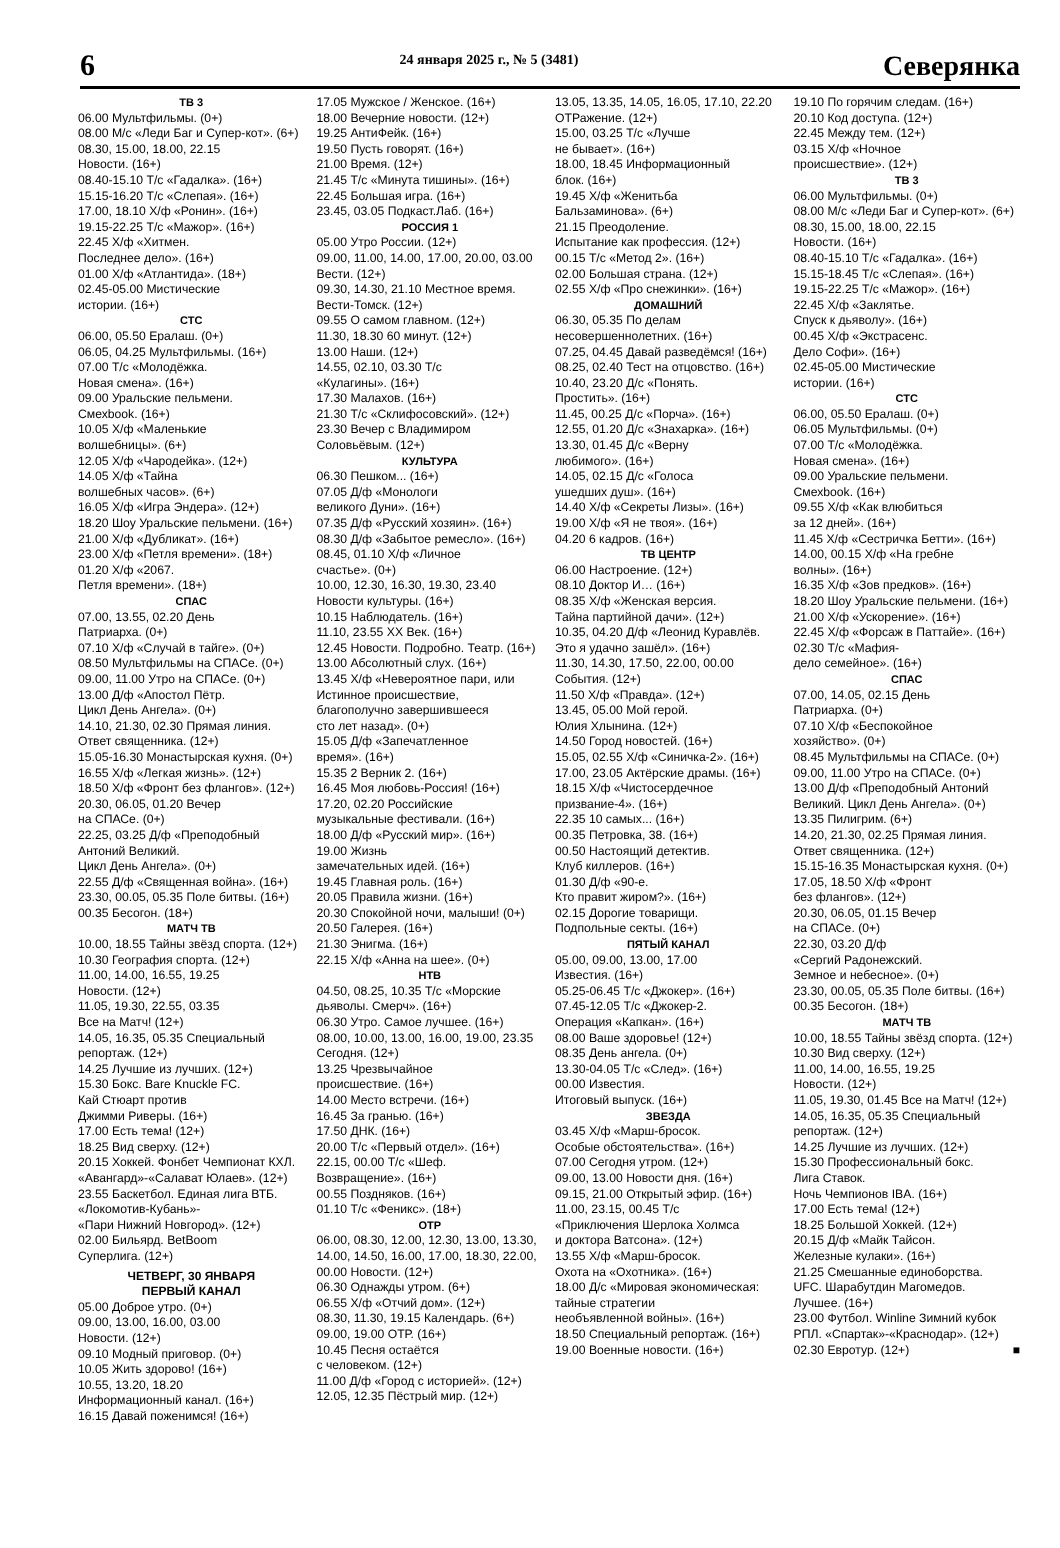6
24 января 2025 г., № 5 (3481)
Северянка
ТВ 3
06.00 Мультфильмы. (0+)
08.00 М/с «Леди Баг и Супер-кот». (6+)
08.30, 15.00, 18.00, 22.15
Новости. (16+)
08.40-15.10 Т/с «Гадалка». (16+)
15.15-16.20 Т/с «Слепая». (16+)
17.00, 18.10 Х/ф «Ронин». (16+)
19.15-22.25 Т/с «Мажор». (16+)
22.45 Х/ф «Хитмен.
Последнее дело». (16+)
01.00 Х/ф «Атлантида». (18+)
02.45-05.00 Мистические
истории. (16+)
СТС
06.00, 05.50 Ералаш. (0+)
06.05, 04.25 Мультфильмы. (16+)
07.00 Т/с «Молодёжка.
Новая смена». (16+)
09.00 Уральские пельмени.
Смехbook. (16+)
10.05 Х/ф «Маленькие
волшебницы». (6+)
12.05 Х/ф «Чародейка». (12+)
14.05 Х/ф «Тайна
волшебных часов». (6+)
16.05 Х/ф «Игра Эндера». (12+)
18.20 Шоу Уральские пельмени. (16+)
21.00 Х/ф «Дубликат». (16+)
23.00 Х/ф «Петля времени». (18+)
01.20 Х/ф «2067.
Петля времени». (18+)
СПАС
07.00, 13.55, 02.20 День
Патриарха. (0+)
07.10 Х/ф «Случай в тайге». (0+)
08.50 Мультфильмы на СПАСе. (0+)
09.00, 11.00 Утро на СПАСе. (0+)
13.00 Д/ф «Апостол Пётр.
Цикл День Ангела». (0+)
14.10, 21.30, 02.30 Прямая линия.
Ответ священника. (12+)
15.05-16.30 Монастырская кухня. (0+)
16.55 Х/ф «Легкая жизнь». (12+)
18.50 Х/ф «Фронт без флангов». (12+)
20.30, 06.05, 01.20 Вечер
на СПАСе. (0+)
22.25, 03.25 Д/ф «Преподобный
Антоний Великий.
Цикл День Ангела». (0+)
22.55 Д/ф «Священная война». (16+)
23.30, 00.05, 05.35 Поле битвы. (16+)
00.35 Бесогон. (18+)
МАТЧ ТВ
10.00, 18.55 Тайны звёзд спорта. (12+)
10.30 География спорта. (12+)
11.00, 14.00, 16.55, 19.25
Новости. (12+)
11.05, 19.30, 22.55, 03.35
Все на Матч! (12+)
14.05, 16.35, 05.35 Специальный
репортаж. (12+)
14.25 Лучшие из лучших. (12+)
15.30 Бокс. Bare Knuckle FC.
Кай Стюарт против
Джимми Риверы. (16+)
17.00 Есть тема! (12+)
18.25 Вид сверху. (12+)
20.15 Хоккей. Фонбет Чемпионат КХЛ.
«Авангард»-«Салават Юлаев». (12+)
23.55 Баскетбол. Единая лига ВТБ.
«Локомотив-Кубань»-
«Пари Нижний Новгород». (12+)
02.00 Бильярд. BetBoom
Суперлига. (12+)
ЧЕТВЕРГ, 30 ЯНВАРЯ
ПЕРВЫЙ КАНАЛ
05.00 Доброе утро. (0+)
09.00, 13.00, 16.00, 03.00
Новости. (12+)
09.10 Модный приговор. (0+)
10.05 Жить здорово! (16+)
10.55, 13.20, 18.20
Информационный канал. (16+)
16.15 Давай поженимся! (16+)
17.05 Мужское / Женское. (16+)
18.00 Вечерние новости. (12+)
19.25 АнтиФейк. (16+)
19.50 Пусть говорят. (16+)
21.00 Время. (12+)
21.45 Т/с «Минута тишины». (16+)
22.45 Большая игра. (16+)
23.45, 03.05 Подкаст.Лаб. (16+)
РОССИЯ 1
05.00 Утро России. (12+)
09.00, 11.00, 14.00, 17.00, 20.00, 03.00
Вести. (12+)
09.30, 14.30, 21.10 Местное время.
Вести-Томск. (12+)
09.55 О самом главном. (12+)
11.30, 18.30 60 минут. (12+)
13.00 Наши. (12+)
14.55, 02.10, 03.30 Т/с
«Кулагины». (16+)
17.30 Малахов. (16+)
21.30 Т/с «Склифосовский». (12+)
23.30 Вечер с Владимиром
Соловьёвым. (12+)
КУЛЬТУРА
06.30 Пешком... (16+)
07.05 Д/ф «Монологи
великого Дуни». (16+)
07.35 Д/ф «Русский хозяин». (16+)
08.30 Д/ф «Забытое ремесло». (16+)
08.45, 01.10 Х/ф «Личное
счастье». (0+)
10.00, 12.30, 16.30, 19.30, 23.40
Новости культуры. (16+)
10.15 Наблюдатель. (16+)
11.10, 23.55 ХХ Век. (16+)
12.45 Новости. Подробно. Театр. (16+)
13.00 Абсолютный слух. (16+)
13.45 Х/ф «Невероятное пари, или
Истинное происшествие,
благополучно завершившееся
сто лет назад». (0+)
15.05 Д/ф «Запечатленное
время». (16+)
15.35 2 Верник 2. (16+)
16.45 Моя любовь-Россия! (16+)
17.20, 02.20 Российские
музыкальные фестивали. (16+)
18.00 Д/ф «Русский мир». (16+)
19.00 Жизнь
замечательных идей. (16+)
19.45 Главная роль. (16+)
20.05 Правила жизни. (16+)
20.30 Спокойной ночи, малыши! (0+)
20.50 Галерея. (16+)
21.30 Энигма. (16+)
22.15 Х/ф «Анна на шее». (0+)
НТВ
04.50, 08.25, 10.35 Т/с «Морские
дьяволы. Смерч». (16+)
06.30 Утро. Самое лучшее. (16+)
08.00, 10.00, 13.00, 16.00, 19.00, 23.35
Сегодня. (12+)
13.25 Чрезвычайное
происшествие. (16+)
14.00 Место встречи. (16+)
16.45 За гранью. (16+)
17.50 ДНК. (16+)
20.00 Т/с «Первый отдел». (16+)
22.15, 00.00 Т/с «Шеф.
Возвращение». (16+)
00.55 Поздняков. (16+)
01.10 Т/с «Феникс». (18+)
ОТР
06.00, 08.30, 12.00, 12.30, 13.00, 13.30,
14.00, 14.50, 16.00, 17.00, 18.30, 22.00,
00.00 Новости. (12+)
06.30 Однажды утром. (6+)
06.55 Х/ф «Отчий дом». (12+)
08.30, 11.30, 19.15 Календарь. (6+)
09.00, 19.00 ОТР. (16+)
10.45 Песня остаётся
с человеком. (12+)
11.00 Д/ф «Город с историей». (12+)
12.05, 12.35 Пёстрый мир. (12+)
13.05, 13.35, 14.05, 16.05, 17.10, 22.20
ОТРажение. (12+)
15.00, 03.25 Т/с «Лучше
не бывает». (16+)
18.00, 18.45 Информационный
блок. (16+)
19.45 Х/ф «Женитьба
Бальзаминова». (6+)
21.15 Преодоление.
Испытание как профессия. (12+)
00.15 Т/с «Метод 2». (16+)
02.00 Большая страна. (12+)
02.55 Х/ф «Про снежинки». (16+)
ДОМАШНИЙ
06.30, 05.35 По делам
несовершеннолетних. (16+)
07.25, 04.45 Давай разведёмся! (16+)
08.25, 02.40 Тест на отцовство. (16+)
10.40, 23.20 Д/с «Понять.
Простить». (16+)
11.45, 00.25 Д/с «Порча». (16+)
12.55, 01.20 Д/с «Знахарка». (16+)
13.30, 01.45 Д/с «Верну
любимого». (16+)
14.05, 02.15 Д/с «Голоса
ушедших душ». (16+)
14.40 Х/ф «Секреты Лизы». (16+)
19.00 Х/ф «Я не твоя». (16+)
04.20 6 кадров. (16+)
ТВ ЦЕНТР
06.00 Настроение. (12+)
08.10 Доктор И… (16+)
08.35 Х/ф «Женская версия.
Тайна партийной дачи». (12+)
10.35, 04.20 Д/ф «Леонид Куравлёв.
Это я удачно зашёл». (16+)
11.30, 14.30, 17.50, 22.00, 00.00
События. (12+)
11.50 Х/ф «Правда». (12+)
13.45, 05.00 Мой герой.
Юлия Хлынина. (12+)
14.50 Город новостей. (16+)
15.05, 02.55 Х/ф «Синичка-2». (16+)
17.00, 23.05 Актёрские драмы. (16+)
18.15 Х/ф «Чистосердечное
призвание-4». (16+)
22.35 10 самых... (16+)
00.35 Петровка, 38. (16+)
00.50 Настоящий детектив.
Клуб киллеров. (16+)
01.30 Д/ф «90-е.
Кто правит жиром?». (16+)
02.15 Дорогие товарищи.
Подпольные секты. (16+)
ПЯТЫЙ КАНАЛ
05.00, 09.00, 13.00, 17.00
Известия. (16+)
05.25-06.45 Т/с «Джокер». (16+)
07.45-12.05 Т/с «Джокер-2.
Операция «Капкан». (16+)
08.00 Ваше здоровье! (12+)
08.35 День ангела. (0+)
13.30-04.05 Т/с «След». (16+)
00.00 Известия.
Итоговый выпуск. (16+)
ЗВЕЗДА
03.45 Х/ф «Марш-бросок.
Особые обстоятельства». (16+)
07.00 Сегодня утром. (12+)
09.00, 13.00 Новости дня. (16+)
09.15, 21.00 Открытый эфир. (16+)
11.00, 23.15, 00.45 Т/с
«Приключения Шерлока Холмса
и доктора Ватсона». (12+)
13.55 Х/ф «Марш-бросок.
Охота на «Охотника». (16+)
18.00 Д/с «Мировая экономическая:
тайные стратегии
необъявленной войны». (16+)
18.50 Специальный репортаж. (16+)
19.00 Военные новости. (16+)
19.10 По горячим следам. (16+)
20.10 Код доступа. (12+)
22.45 Между тем. (12+)
03.15 Х/ф «Ночное
происшествие». (12+)
ТВ 3
06.00 Мультфильмы. (0+)
08.00 М/с «Леди Баг и Супер-кот». (6+)
08.30, 15.00, 18.00, 22.15
Новости. (16+)
08.40-15.10 Т/с «Гадалка». (16+)
15.15-18.45 Т/с «Слепая». (16+)
19.15-22.25 Т/с «Мажор». (16+)
22.45 Х/ф «Заклятье.
Спуск к дьяволу». (16+)
00.45 Х/ф «Экстрасенс.
Дело Софи». (16+)
02.45-05.00 Мистические
истории. (16+)
СТС
06.00, 05.50 Ералаш. (0+)
06.05 Мультфильмы. (0+)
07.00 Т/с «Молодёжка.
Новая смена». (16+)
09.00 Уральские пельмени.
Смехbook. (16+)
09.55 Х/ф «Как влюбиться
за 12 дней». (16+)
11.45 Х/ф «Сестричка Бетти». (16+)
14.00, 00.15 Х/ф «На гребне
волны». (16+)
16.35 Х/ф «Зов предков». (16+)
18.20 Шоу Уральские пельмени. (16+)
21.00 Х/ф «Ускорение». (16+)
22.45 Х/ф «Форсаж в Паттайе». (16+)
02.30 Т/с «Мафия-
дело семейное». (16+)
СПАС
07.00, 14.05, 02.15 День
Патриарха. (0+)
07.10 Х/ф «Беспокойное
хозяйство». (0+)
08.45 Мультфильмы на СПАСе. (0+)
09.00, 11.00 Утро на СПАСе. (0+)
13.00 Д/ф «Преподобный Антоний
Великий. Цикл День Ангела». (0+)
13.35 Пилигрим. (6+)
14.20, 21.30, 02.25 Прямая линия.
Ответ священника. (12+)
15.15-16.35 Монастырская кухня. (0+)
17.05, 18.50 Х/ф «Фронт
без флангов». (12+)
20.30, 06.05, 01.15 Вечер
на СПАСе. (0+)
22.30, 03.20 Д/ф
«Сергий Радонежский.
Земное и небесное». (0+)
23.30, 00.05, 05.35 Поле битвы. (16+)
00.35 Бесогон. (18+)
МАТЧ ТВ
10.00, 18.55 Тайны звёзд спорта. (12+)
10.30 Вид сверху. (12+)
11.00, 14.00, 16.55, 19.25
Новости. (12+)
11.05, 19.30, 01.45 Все на Матч! (12+)
14.05, 16.35, 05.35 Специальный
репортаж. (12+)
14.25 Лучшие из лучших. (12+)
15.30 Профессиональный бокс.
Лига Ставок.
Ночь Чемпионов IBA. (16+)
17.00 Есть тема! (12+)
18.25 Большой Хоккей. (12+)
20.15 Д/ф «Майк Тайсон.
Железные кулаки». (16+)
21.25 Смешанные единоборства.
UFC. Шарабутдин Магомедов.
Лучшее. (16+)
23.00 Футбол. Winline Зимний кубок
РПЛ. «Спартак»-«Краснодар». (12+)
02.30 Евротур. (12+) ■